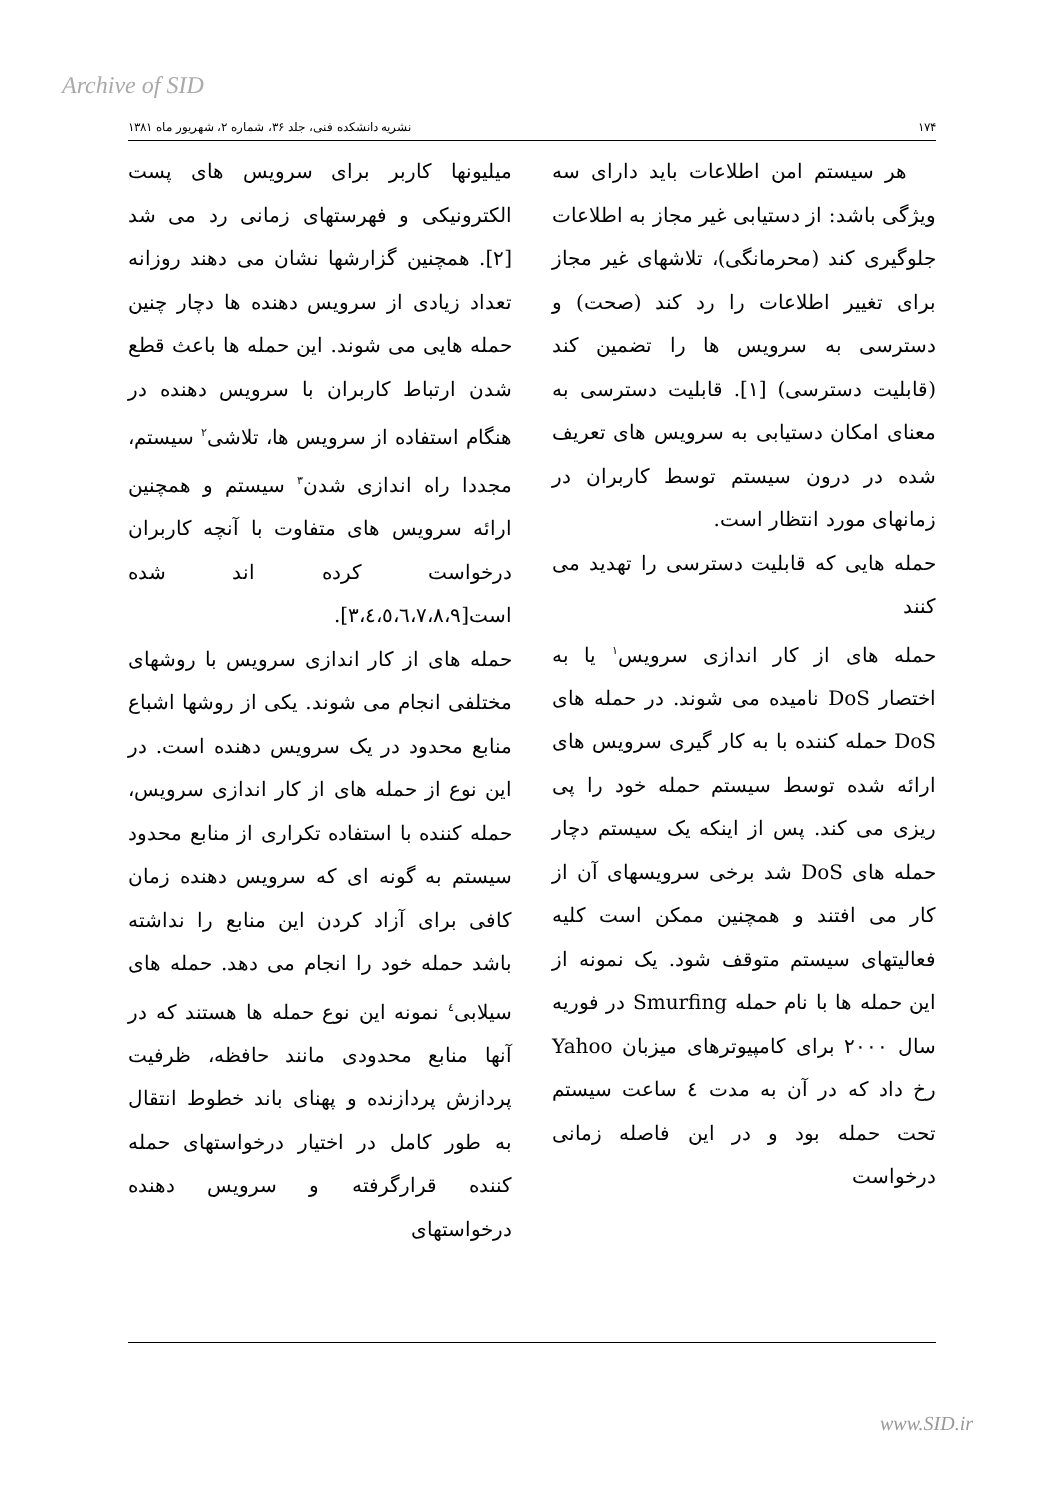Archive of SID
۱۷۴ نشریه دانشکده فنی، جلد ۳۶، شماره ۲، شهریور ماه ۱۳۸۱
هر سیستم امن اطلاعات باید دارای سه ویژگی باشد: از دستیابی غیر مجاز به اطلاعات جلوگیری کند (محرمانگی)، تلاشهای غیر مجاز برای تغییر اطلاعات را رد کند (صحت) و دسترسی به سرویس ها را تضمین کند (قابلیت دسترسی) [۱]. قابلیت دسترسی به معنای امکان دستیابی به سرویس های تعریف شده در درون سیستم توسط کاربران در زمانهای مورد انتظار است.
حمله هایی که قابلیت دسترسی را تهدید می کنند
حمله های از کار اندازی سرویس<sup>۱</sup> یا به اختصار DoS نامیده می شوند. در حمله های DoS حمله کننده با به کار گیری سرویس های ارائه شده توسط سیستم حمله خود را پی ریزی می کند. پس از اینکه یک سیستم دچار حمله های DoS شد برخی سرویسهای آن از کار می افتند و همچنین ممکن است کلیه فعالیتهای سیستم متوقف شود. یک نمونه از این حمله ها با نام حمله Smurfing در فوریه سال ۲۰۰۰ برای کامپیوترهای میزبان Yahoo رخ داد که در آن به مدت ٤ ساعت سیستم تحت حمله بود و در این فاصله زمانی درخواست
میلیونها کاربر برای سرویس های پست الکترونیکی و فهرستهای زمانی رد می شد [۲]. همچنین گزارشها نشان می دهند روزانه تعداد زیادی از سرویس دهنده ها دچار چنین حمله هایی می شوند. این حمله ها باعث قطع شدن ارتباط کاربران با سرویس دهنده در هنگام استفاده از سرویس ها، تلاشی<sup>۲</sup> سیستم، مجددا راه اندازی شدن<sup>۳</sup> سیستم و همچنین ارائه سرویس های متفاوت با آنچه کاربران درخواست کرده اند شده است[۳،٤،٥،٦،٧،٨،۹].
حمله های از کار اندازی سرویس با روشهای مختلفی انجام می شوند. یکی از روشها اشباع منابع محدود در یک سرویس دهنده است. در این نوع از حمله های از کار اندازی سرویس، حمله کننده با استفاده تکراری از منابع محدود سیستم به گونه ای که سرویس دهنده زمان کافی برای آزاد کردن این منابع را نداشته باشد حمله خود را انجام می دهد. حمله های سیلابی<sup>٤</sup> نمونه این نوع حمله ها هستند که در آنها منابع محدودی مانند حافظه، ظرفیت پردازش پردازنده و پهنای باند خطوط انتقال به طور کامل در اختیار درخواستهای حمله کننده قرارگرفته و سرویس دهنده درخواستهای
www.SID.ir